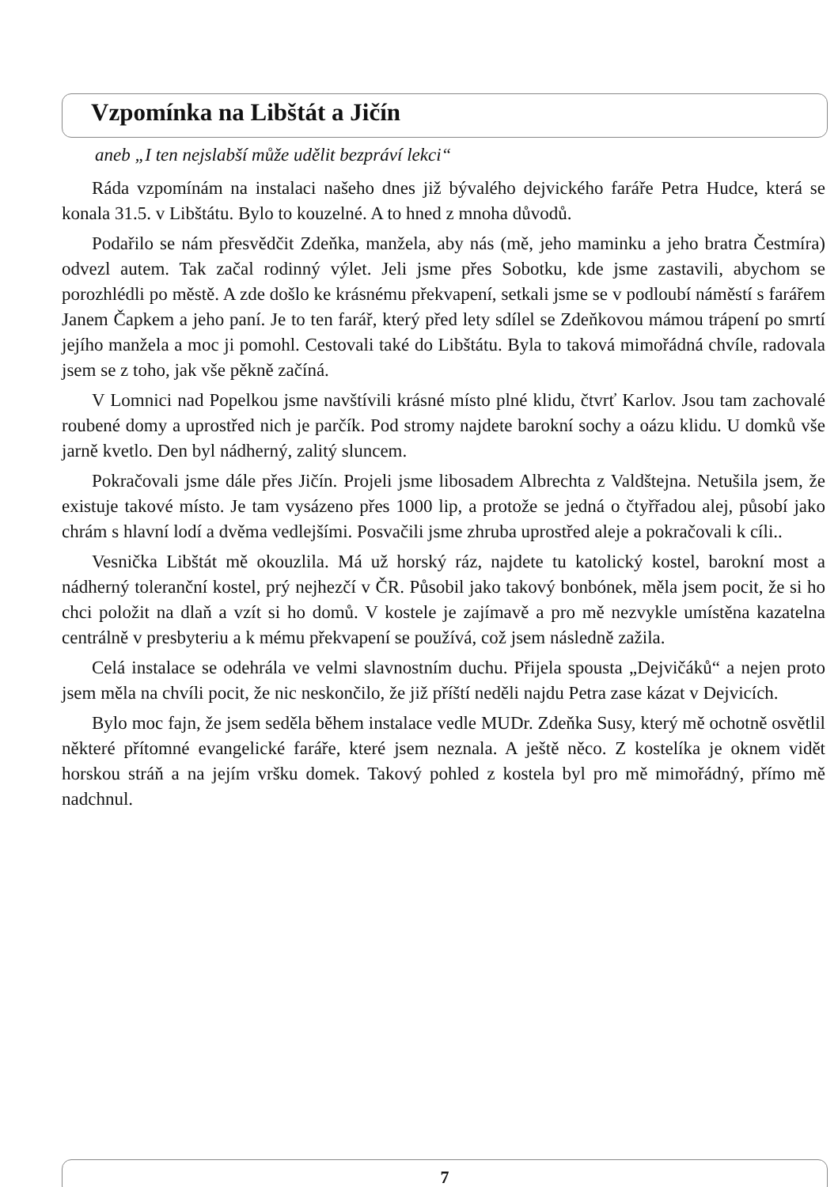Vzpomínka na Libštát a Jičín
aneb „I ten nejslabší může udělit bezpráví lekci“
Ráda vzpomínám na instalaci našeho dnes již bývalého dejvického faráře Petra Hudce, která se konala 31.5. v Libštátu. Bylo to kouzelné. A to hned z mnoha důvodů.
Podařilo se nám přesvědčit Zdeňka, manžela, aby nás (mě, jeho maminku a jeho bratra Čestmíra) odvezl autem. Tak začal rodinný výlet. Jeli jsme přes Sobotku, kde jsme zastavili, abychom se porozhlédli po městě. A zde došlo ke krásnému překvapení, setkali jsme se v podloubí náměstí s farářem Janem Čapkem a jeho paní. Je to ten farář, který před lety sdílel se Zdeňkovou mámou trápení po smrtí jejího manžela a moc ji pomohl. Cestovali také do Libštátu. Byla to taková mimořádná chvíle, radovala jsem se z toho, jak vše pěkně začíná.
V Lomnici nad Popelkou jsme navštívili krásné místo plné klidu, čtvrť Karlov. Jsou tam zachovalé roubené domy a uprostřed nich je parčík. Pod stromy najdete barokní sochy a oázu klidu. U domků vše jarně kvetlo. Den byl nádherný, zalitý sluncem.
Pokračovali jsme dále přes Jičín. Projeli jsme libosadem Albrechta z Valdštejna. Netušila jsem, že existuje takové místo. Je tam vysázeno přes 1000 lip, a protože se jedná o čtyřřadou alej, působí jako chrám s hlavní lodí a dvěma vedlejšími. Posvačili jsme zhruba uprostřed aleje a pokračovali k cíli..
Vesnička Libštát mě okouzlila. Má už horský ráz, najdete tu katolický kostel, barokní most a nádherný toleranční kostel, prý nejhezčí v ČR. Působil jako takový bonbónek, měla jsem pocit, že si ho chci položit na dlaň a vzít si ho domů. V kostele je zajímavě a pro mě nezvykle umístěna kazatelna centrálně v presbyteriu a k mému překvapení se používá, což jsem následně zažila.
Celá instalace se odehrála ve velmi slavnostním duchu. Přijela spousta „Dejvičáků“ a nejen proto jsem měla na chvíli pocit, že nic neskončilo, že již příští neděli najdu Petra zase kázat v Dejvicích.
Bylo moc fajn, že jsem seděla během instalace vedle MUDr. Zdeňka Susy, který mě ochotně osvětlil některé přítomné evangelické faráře, které jsem neznala. A ještě něco. Z kostelíka je oknem vidět horskou stráň a na jejím vršku domek. Takový pohled z kostela byl pro mě mimořádný, přímo mě nadchnul.
7